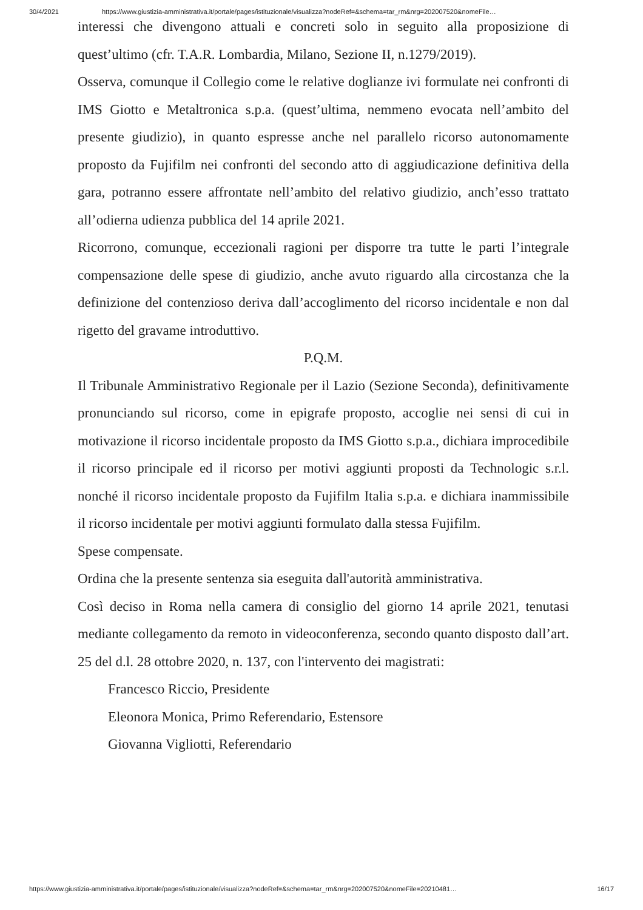30/4/2021 https://www.giustizia-amministrativa.it/portale/pages/istituzionale/visualizza?nodeRef=&schema=tar_rm&nrg=202007520&nomeFile…
interessi che divengono attuali e concreti solo in seguito alla proposizione di quest’ultimo (cfr. T.A.R. Lombardia, Milano, Sezione II, n.1279/2019).
Osserva, comunque il Collegio come le relative doglianze ivi formulate nei confronti di IMS Giotto e Metaltronica s.p.a. (quest’ultima, nemmeno evocata nell’ambito del presente giudizio), in quanto espresse anche nel parallelo ricorso autonomamente proposto da Fujifilm nei confronti del secondo atto di aggiudicazione definitiva della gara, potranno essere affrontate nell’ambito del relativo giudizio, anch’esso trattato all’odierna udienza pubblica del 14 aprile 2021.
Ricorrono, comunque, eccezionali ragioni per disporre tra tutte le parti l’integrale compensazione delle spese di giudizio, anche avuto riguardo alla circostanza che la definizione del contenzioso deriva dall’accoglimento del ricorso incidentale e non dal rigetto del gravame introduttivo.
P.Q.M.
Il Tribunale Amministrativo Regionale per il Lazio (Sezione Seconda), definitivamente pronunciando sul ricorso, come in epigrafe proposto, accoglie nei sensi di cui in motivazione il ricorso incidentale proposto da IMS Giotto s.p.a., dichiara improcedibile il ricorso principale ed il ricorso per motivi aggiunti proposti da Technologic s.r.l. nonché il ricorso incidentale proposto da Fujifilm Italia s.p.a. e dichiara inammissibile il ricorso incidentale per motivi aggiunti formulato dalla stessa Fujifilm.
Spese compensate.
Ordina che la presente sentenza sia eseguita dall'autorità amministrativa.
Così deciso in Roma nella camera di consiglio del giorno 14 aprile 2021, tenutasi mediante collegamento da remoto in videoconferenza, secondo quanto disposto dall’art. 25 del d.l. 28 ottobre 2020, n. 137, con l'intervento dei magistrati:
Francesco Riccio, Presidente
Eleonora Monica, Primo Referendario, Estensore
Giovanna Vigliotti, Referendario
https://www.giustizia-amministrativa.it/portale/pages/istituzionale/visualizza?nodeRef=&schema=tar_rm&nrg=202007520&nomeFile=20210481… 16/17